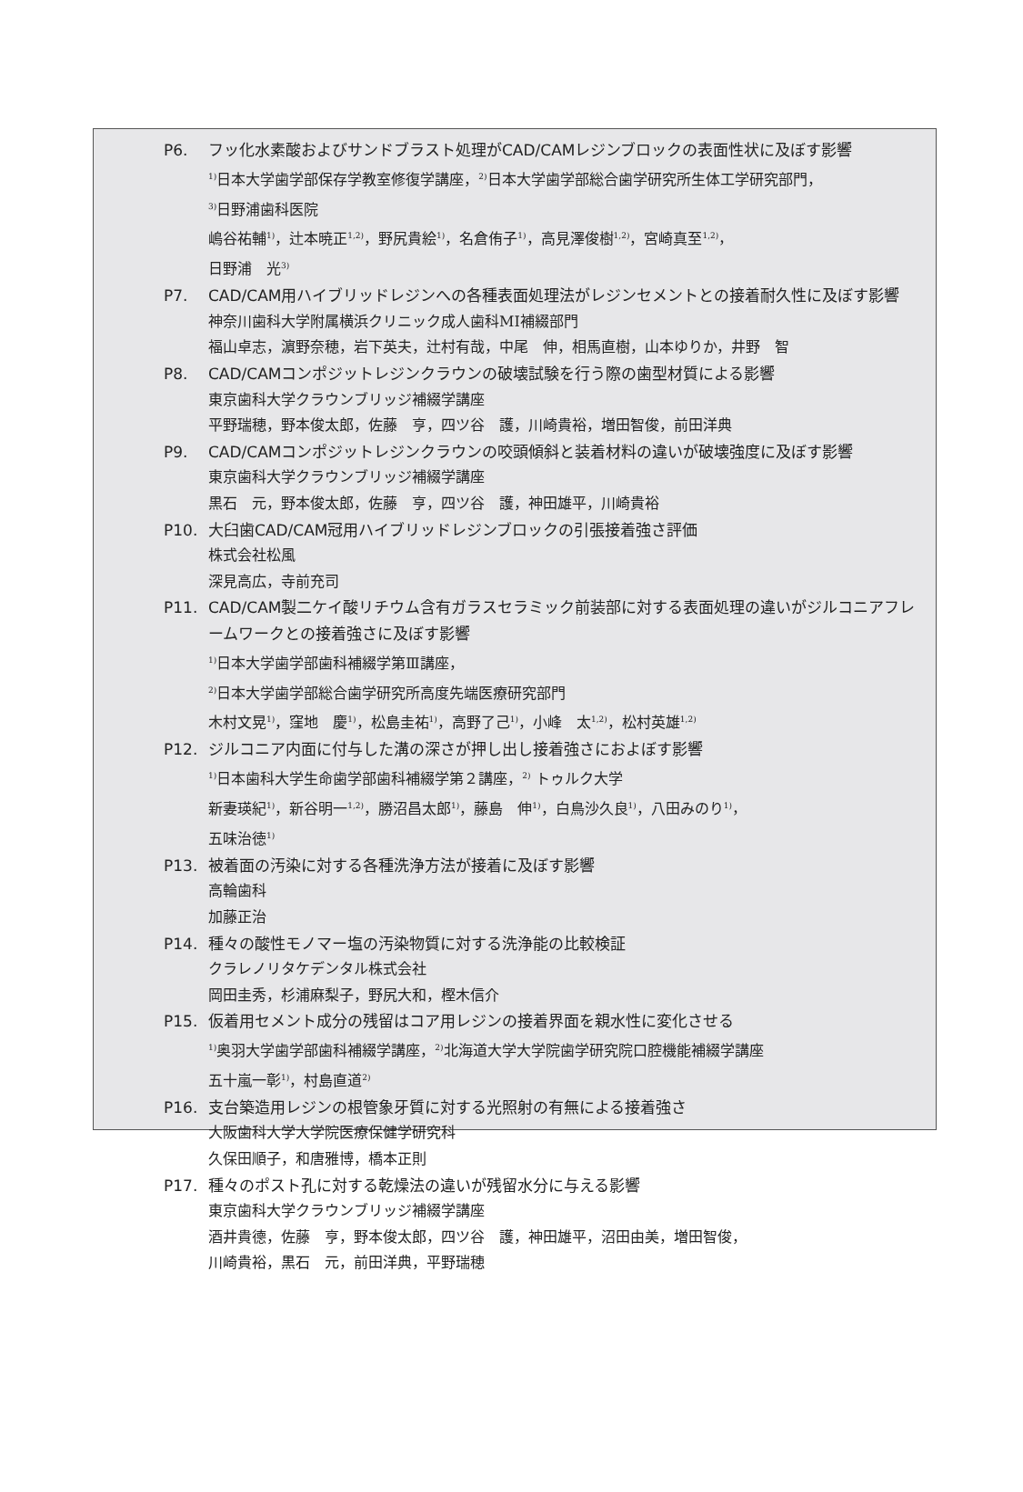P6. フッ化水素酸およびサンドブラスト処理がCAD/CAMレジンブロックの表面性状に及ぼす影響
<sup>1)</sup> 日本大学歯学部保存学教室修復学講座，<sup>2)</sup>日本大学歯学部総合歯学研究所生体工学研究部門，
<sup>3)</sup> 日野浦歯科医院
嶋谷祐輔<sup>1)</sup>，辻本暁正<sup>1,2)</sup>，野尻貴絵<sup>1)</sup>，名倉侑子<sup>1)</sup>，高見澤俊樹<sup>1,2)</sup>，宮崎真至<sup>1,2)</sup>，
日野浦　光<sup>3)</sup>
P7. CAD/CAM用ハイブリッドレジンへの各種表面処理法がレジンセメントとの接着耐久性に及ぼす影響
神奈川歯科大学附属横浜クリニック成人歯科MI補綴部門
福山卓志，濵野奈穂，岩下英夫，辻村有哉，中尾　伸，相馬直樹，山本ゆりか，井野　智
P8. CAD/CAMコンポジットレジンクラウンの破壊試験を行う際の歯型材質による影響
東京歯科大学クラウンブリッジ補綴学講座
平野瑞穂，野本俊太郎，佐藤　亨，四ツ谷　護，川崎貴裕，増田智俊，前田洋典
P9. CAD/CAMコンポジットレジンクラウンの咬頭傾斜と装着材料の違いが破壊強度に及ぼす影響
東京歯科大学クラウンブリッジ補綴学講座
黒石　元，野本俊太郎，佐藤　亨，四ツ谷　護，神田雄平，川崎貴裕
P10. 大臼歯CAD/CAM冠用ハイブリッドレジンブロックの引張接着強さ評価
株式会社松風
深見高広，寺前充司
P11. CAD/CAM製二ケイ酸リチウム含有ガラスセラミック前装部に対する表面処理の違いがジルコニアフレームワークとの接着強さに及ぼす影響
<sup>1)</sup> 日本大学歯学部歯科補綴学第Ⅲ講座，
<sup>2)</sup> 日本大学歯学部総合歯学研究所高度先端医療研究部門
木村文晃<sup>1)</sup>，窪地　慶<sup>1)</sup>，松島圭祐<sup>1)</sup>，高野了己<sup>1)</sup>，小峰　太<sup>1,2)</sup>，松村英雄<sup>1,2)</sup>
P12. ジルコニア内面に付与した溝の深さが押し出し接着強さにおよぼす影響
<sup>1)</sup> 日本歯科大学生命歯学部歯科補綴学第２講座，<sup>2)</sup> トゥルク大学
新妻瑛紀<sup>1)</sup>，新谷明一<sup>1,2)</sup>，勝沼昌太郎<sup>1)</sup>，藤島　伸<sup>1)</sup>，白鳥沙久良<sup>1)</sup>，八田みのり<sup>1)</sup>，
五味治徳<sup>1)</sup>
P13. 被着面の汚染に対する各種洗浄方法が接着に及ぼす影響
高輪歯科
加藤正治
P14. 種々の酸性モノマー塩の汚染物質に対する洗浄能の比較検証
クラレノリタケデンタル株式会社
岡田圭秀，杉浦麻梨子，野尻大和，樫木信介
P15. 仮着用セメント成分の残留はコア用レジンの接着界面を親水性に変化させる
<sup>1)</sup> 奥羽大学歯学部歯科補綴学講座，<sup>2)</sup>北海道大学大学院歯学研究院口腔機能補綴学講座
五十嵐一彰<sup>1)</sup>，村島直道<sup>2)</sup>
P16. 支台築造用レジンの根管象牙質に対する光照射の有無による接着強さ
大阪歯科大学大学院医療保健学研究科
久保田順子，和唐雅博，橋本正則
P17. 種々のポスト孔に対する乾燥法の違いが残留水分に与える影響
東京歯科大学クラウンブリッジ補綴学講座
酒井貴德，佐藤　亨，野本俊太郎，四ツ谷　護，神田雄平，沼田由美，増田智俊，
川崎貴裕，黒石　元，前田洋典，平野瑞穂